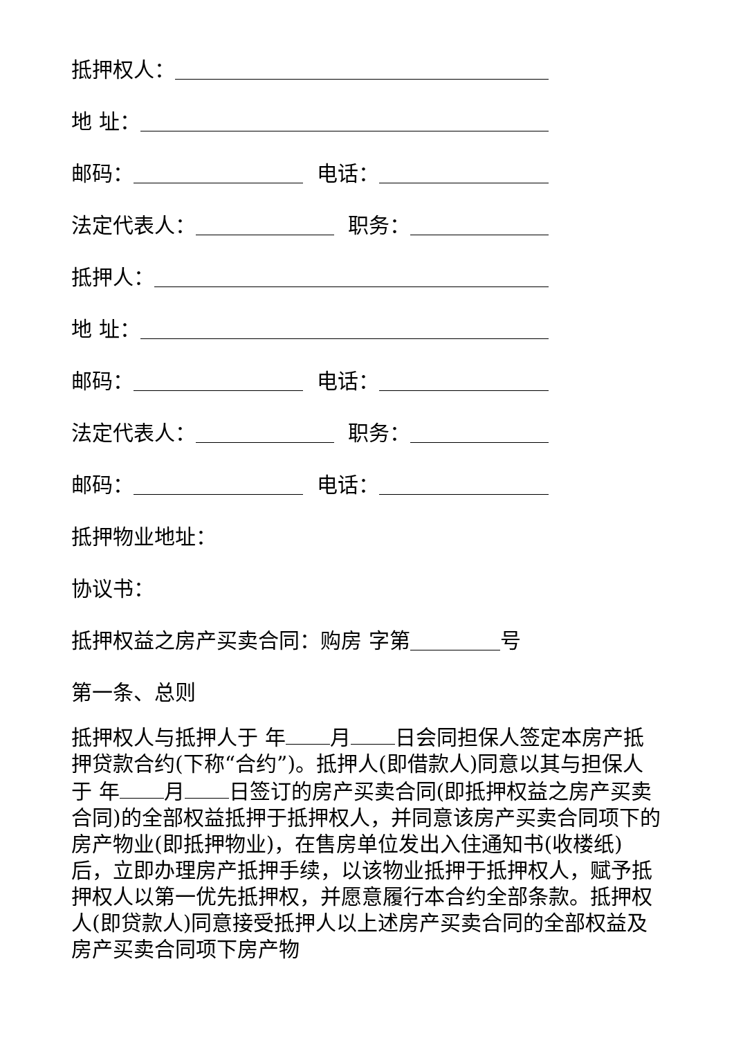抵押权人：
地 址：
邮码： 电话：
法定代表人： 职务：
抵押人：
地 址：
邮码： 电话：
法定代表人： 职务：
邮码： 电话：
抵押物业地址：
协议书：
抵押权益之房产买卖合同：购房 字第 号
第一条、总则
抵押权人与抵押人于 年 月 日会同担保人签定本房产抵押贷款合约(下称“合约”)。抵押人(即借款人)同意以其与担保人于 年 月 日签订的房产买卖合同(即抵押权益之房产买卖合同)的全部权益抵押于抵押权人，并同意该房产买卖合同项下的房产物业(即抵押物业)，在售房单位发出入住通知书(收楼纸)后，立即办理房产抵押手续，以该物业抵押于抵押权人，赋予抵押权人以第一优先抵押权，并愿意履行本合约全部条款。抵押权人(即贷款人)同意接受抵押人以上述房产买卖合同的全部权益及房产买卖合同项下房产物